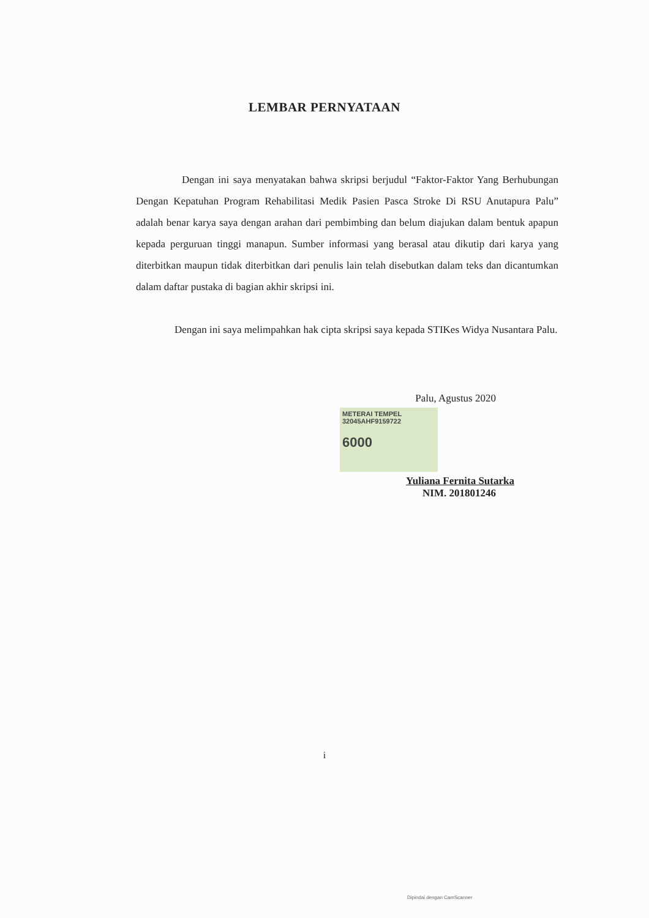LEMBAR PERNYATAAN
Dengan ini saya menyatakan bahwa skripsi berjudul “Faktor-Faktor Yang Berhubungan Dengan Kepatuhan Program Rehabilitasi Medik Pasien Pasca Stroke Di RSU Anutapura Palu” adalah benar karya saya dengan arahan dari pembimbing dan belum diajukan dalam bentuk apapun kepada perguruan tinggi manapun. Sumber informasi yang berasal atau dikutip dari karya yang diterbitkan maupun tidak diterbitkan dari penulis lain telah disebutkan dalam teks dan dicantumkan dalam daftar pustaka di bagian akhir skripsi ini.
Dengan ini saya melimpahkan hak cipta skripsi saya kepada STIKes Widya Nusantara Palu.
Palu, Agustus 2020
METERAI TEMPEL
32045AHF9159722
6000
Yuliana Fernita Sutarka
NIM. 201801246
i
Dipindai dengan CamScanner